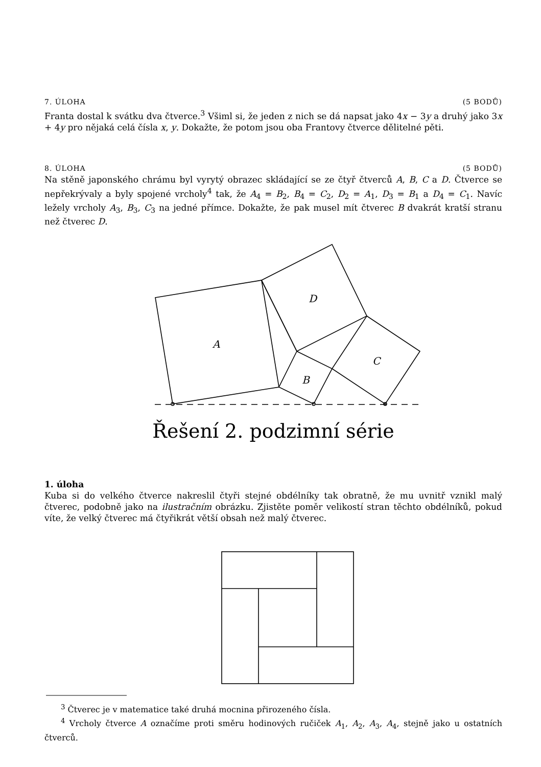7. ÚLOHA (5 BODŮ)
Franta dostal k svátku dva čtverce.<sup>3</sup> Všiml si, že jeden z nich se dá napsat jako 4x − 3y a druhý jako 3x + 4y pro nějaká celá čísla x, y. Dokažte, že potom jsou oba Frantovy čtverce dělitelné pěti.
8. ÚLOHA (5 BODŮ)
Na stěně japonského chrámu byl vyrytý obrazec skládající se ze čtyř čtverců A, B, C a D. Čtverce se nepřekrývaly a byly spojené vrcholy<sup>4</sup> tak, že A<sub>4</sub> = B<sub>2</sub>, B<sub>4</sub> = C<sub>2</sub>, D<sub>2</sub> = A<sub>1</sub>, D<sub>3</sub> = B<sub>1</sub> a D<sub>4</sub> = C<sub>1</sub>. Navíc ležely vrcholy A<sub>3</sub>, B<sub>3</sub>, C<sub>3</sub> na jedné přímce. Dokažte, že pak musel mít čtverec B dvakrát kratší stranu než čtverec D.
D
A
C
B
Řešení 2. podzimní série
1. úloha
Kuba si do velkého čtverce nakreslil čtyři stejné obdélníky tak obratně, že mu uvnitř vznikl malý čtverec, podobně jako na ilustračním obrázku. Zjistěte poměr velikostí stran těchto obdélníků, pokud víte, že velký čtverec má čtyřikrát větší obsah než malý čtverec.
<sup>3</sup> Čtverec je v matematice také druhá mocnina přirozeného čísla.
<sup>4</sup> Vrcholy čtverce A označíme proti směru hodinových ručiček A<sub>1</sub>, A<sub>2</sub>, A<sub>3</sub>, A<sub>4</sub>, stejně jako u ostatních čtverců.